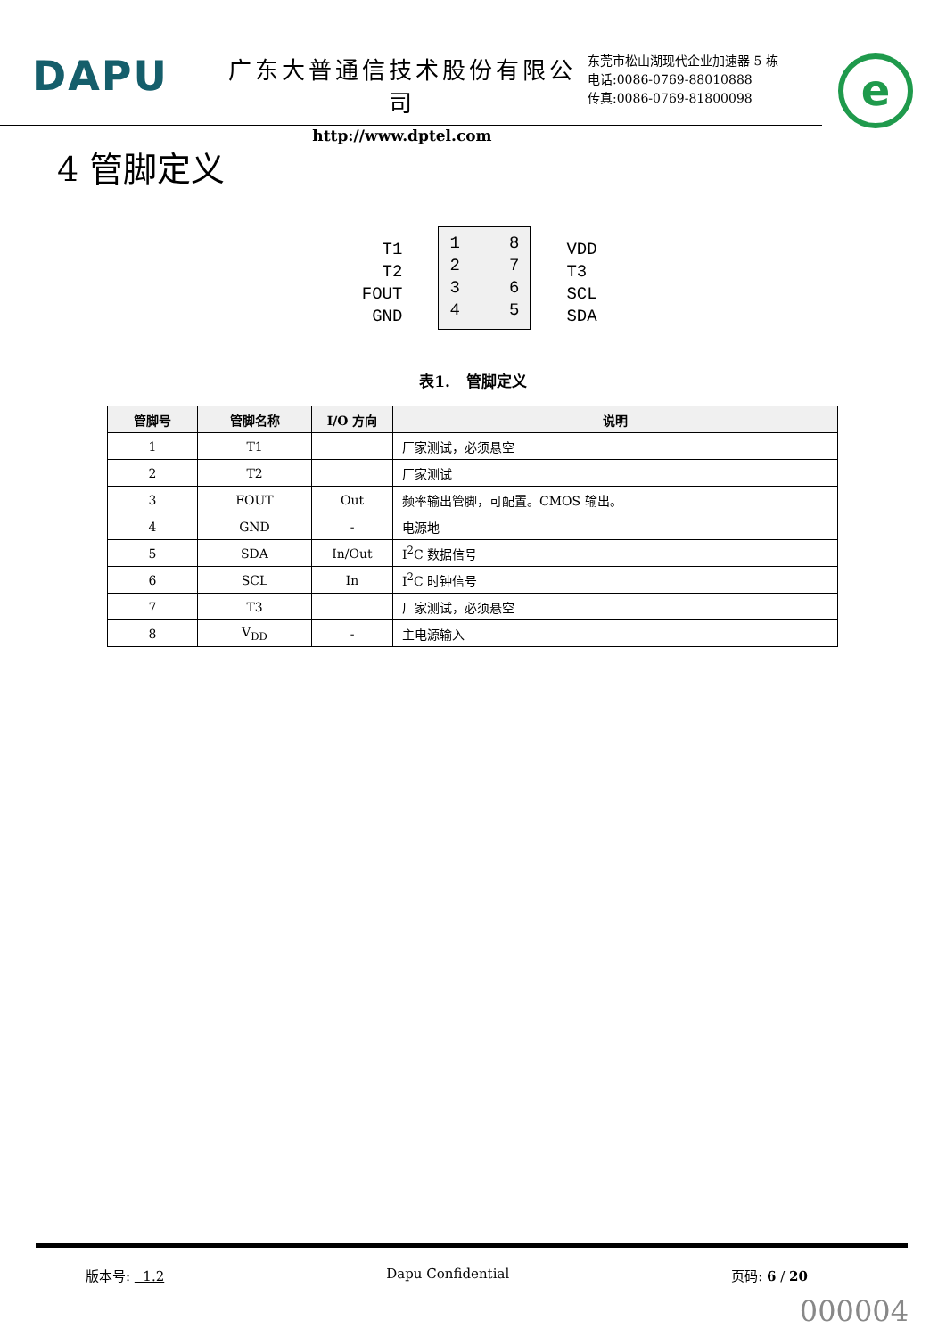DAPU
广东大普通信技术股份有限公司
http://www.dptel.com
东莞市松山湖现代企业加速器 5 栋
电话:0086-0769-88010888
传真:0086-0769-81800098
e
4 管脚定义
T1
T2
FOUT
GND
1
2
3
4
8
7
6
5
VDD
T3
SCL
SDA
表1. 管脚定义
| 管脚号 | 管脚名称 | I/O 方向 | 说明 |
| --- | --- | --- | --- |
| 1 | T1 | | 厂家测试，必须悬空 |
| 2 | T2 | | 厂家测试 |
| 3 | FOUT | Out | 频率输出管脚，可配置。CMOS 输出。 |
| 4 | GND | - | 电源地 |
| 5 | SDA | In/Out | I<sup>2</sup>C 数据信号 |
| 6 | SCL | In | I<sup>2</sup>C 时钟信号 |
| 7 | T3 | | 厂家测试，必须悬空 |
| 8 | V<sub>DD</sub> | - | 主电源输入 |
版本号: 1.2 Dapu Confidential 页码: 6 / 20
000004